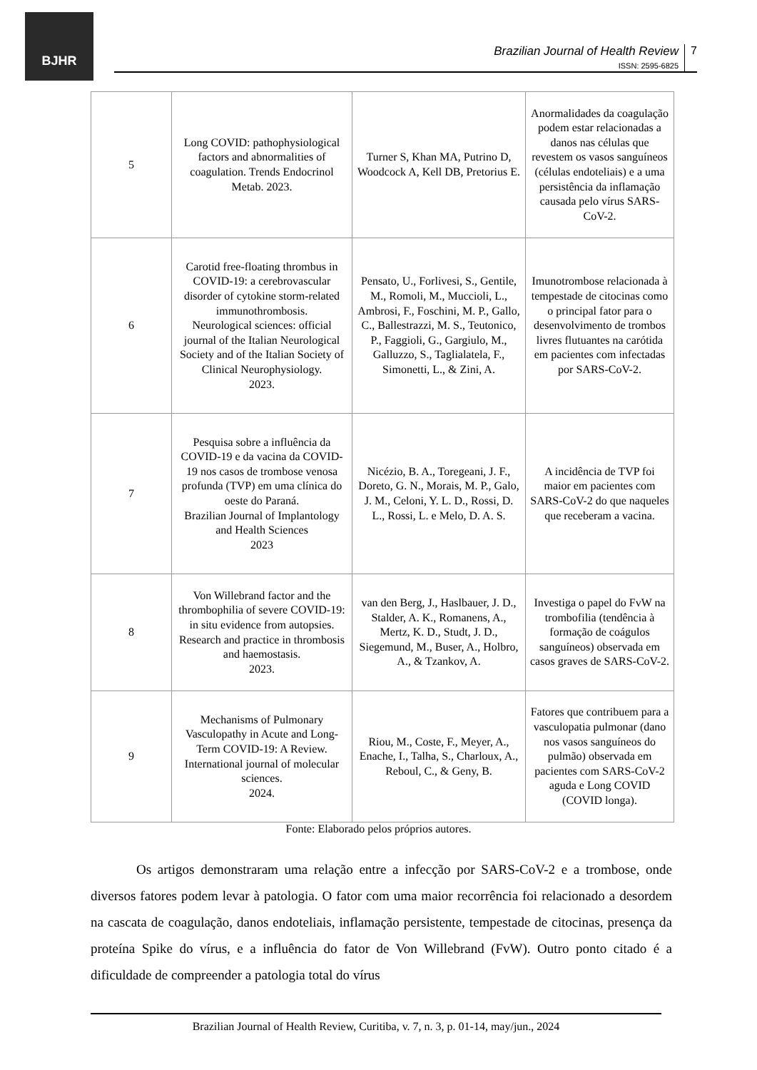BJHR
Brazilian Journal of Health Review
ISSN: 2595-6825
7
| 5 | Long COVID: pathophysiological factors and abnormalities of coagulation. Trends Endocrinol Metab. 2023. | Turner S, Khan MA, Putrino D, Woodcock A, Kell DB, Pretorius E. | Anormalidades da coagulação podem estar relacionadas a danos nas células que revestem os vasos sanguíneos (células endoteliais) e a uma persistência da inflamação causada pelo vírus SARS-CoV-2. |
| 6 | Carotid free-floating thrombus in COVID-19: a cerebrovascular disorder of cytokine storm-related immunothrombosis. Neurological sciences: official journal of the Italian Neurological Society and of the Italian Society of Clinical Neurophysiology. 2023. | Pensato, U., Forlivesi, S., Gentile, M., Romoli, M., Muccioli, L., Ambrosi, F., Foschini, M. P., Gallo, C., Ballestrazzi, M. S., Teutonico, P., Faggioli, G., Gargiulo, M., Galluzzo, S., Taglialatela, F., Simonetti, L., & Zini, A. | Imunotrombose relacionada à tempestade de citocinas como o principal fator para o desenvolvimento de trombos livres flutuantes na carótida em pacientes com infectadas por SARS-CoV-2. |
| 7 | Pesquisa sobre a influência da COVID-19 e da vacina da COVID-19 nos casos de trombose venosa profunda (TVP) em uma clínica do oeste do Paraná. Brazilian Journal of Implantology and Health Sciences 2023 | Nicézio, B. A., Toregeani, J. F., Doreto, G. N., Morais, M. P., Galo, J. M., Celoni, Y. L. D., Rossi, D. L., Rossi, L. e Melo, D. A. S. | A incidência de TVP foi maior em pacientes com SARS-CoV-2 do que naqueles que receberam a vacina. |
| 8 | Von Willebrand factor and the thrombophilia of severe COVID-19: in situ evidence from autopsies. Research and practice in thrombosis and haemostasis. 2023. | van den Berg, J., Haslbauer, J. D., Stalder, A. K., Romanens, A., Mertz, K. D., Studt, J. D., Siegemund, M., Buser, A., Holbro, A., & Tzankov, A. | Investiga o papel do FvW na trombofilia (tendência à formação de coágulos sanguíneos) observada em casos graves de SARS-CoV-2. |
| 9 | Mechanisms of Pulmonary Vasculopathy in Acute and Long-Term COVID-19: A Review. International journal of molecular sciences. 2024. | Riou, M., Coste, F., Meyer, A., Enache, I., Talha, S., Charloux, A., Reboul, C., & Geny, B. | Fatores que contribuem para a vasculopatia pulmonar (dano nos vasos sanguíneos do pulmão) observada em pacientes com SARS-CoV-2 aguda e Long COVID (COVID longa). |
Fonte: Elaborado pelos próprios autores.
Os artigos demonstraram uma relação entre a infecção por SARS-CoV-2 e a trombose, onde diversos fatores podem levar à patologia. O fator com uma maior recorrência foi relacionado a desordem na cascata de coagulação, danos endoteliais, inflamação persistente, tempestade de citocinas, presença da proteína Spike do vírus, e a influência do fator de Von Willebrand (FvW). Outro ponto citado é a dificuldade de compreender a patologia total do vírus
Brazilian Journal of Health Review, Curitiba, v. 7, n. 3, p. 01-14, may/jun., 2024